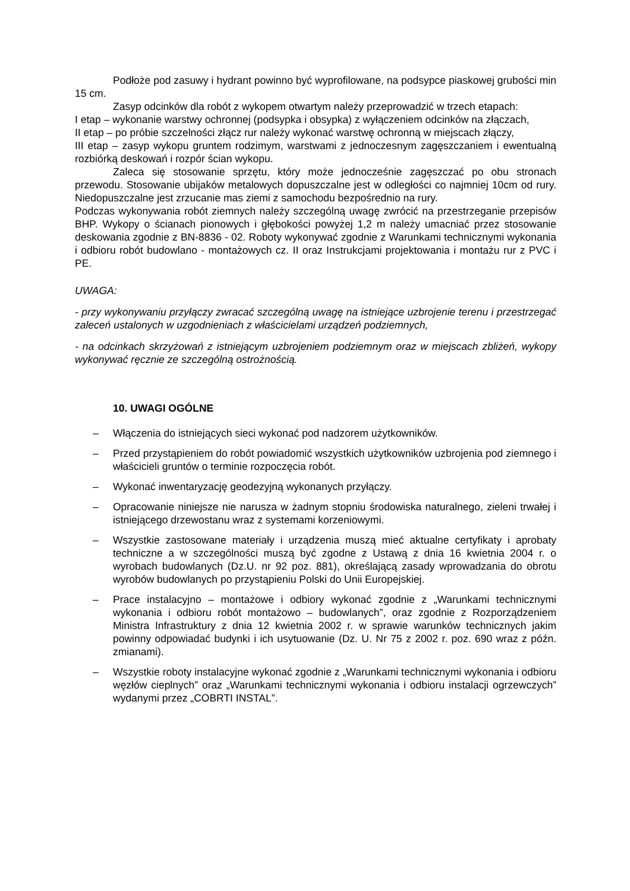Podłoże pod zasuwy i hydrant powinno być wyprofilowane, na podsypce piaskowej grubości min 15 cm.
Zasyp odcinków dla robót z wykopem otwartym należy przeprowadzić w trzech etapach:
I etap – wykonanie warstwy ochronnej (podsypka i obsypka) z wyłączeniem odcinków na złączach,
II etap – po próbie szczelności złącz rur należy wykonać warstwę ochronną w miejscach złączy,
III etap – zasyp wykopu gruntem rodzimym, warstwami z jednoczesnym zagęszczaniem i ewentualną rozbiórką deskowań i rozpór ścian wykopu.
Zaleca się stosowanie sprzętu, który może jednocześnie zagęszczać po obu stronach przewodu. Stosowanie ubijaków metalowych dopuszczalne jest w odległości co najmniej 10cm od rury. Niedopuszczalne jest zrzucanie mas ziemi z samochodu bezpośrednio na rury.
Podczas wykonywania robót ziemnych należy szczególną uwagę zwrócić na przestrzeganie przepisów BHP. Wykopy o ścianach pionowych i głębokości powyżej 1,2 m należy umacniać przez stosowanie deskowania zgodnie z BN-8836 - 02. Roboty wykonywać zgodnie z Warunkami technicznymi wykonania i odbioru robót budowlano - montażowych cz. II oraz Instrukcjami projektowania i montażu rur z PVC i PE.
UWAGA:
- przy wykonywaniu przyłączy zwracać szczególną uwagę na istniejące uzbrojenie terenu i przestrzegać zaleceń ustalonych w uzgodnieniach z właścicielami urządzeń podziemnych,
- na odcinkach skrzyżowań z istniejącym uzbrojeniem podziemnym oraz w miejscach zbliżeń, wykopy wykonywać ręcznie ze szczególną ostrożnością.
10. UWAGI OGÓLNE
– Włączenia do istniejących sieci wykonać pod nadzorem użytkowników.
– Przed przystąpieniem do robót powiadomić wszystkich użytkowników uzbrojenia pod ziemnego i właścicieli gruntów o terminie rozpoczęcia robót.
– Wykonać inwentaryzację geodezyjną wykonanych przyłączy.
– Opracowanie niniejsze nie narusza w żadnym stopniu środowiska naturalnego, zieleni trwałej i istniejącego drzewostanu wraz z systemami korzeniowymi.
– Wszystkie zastosowane materiały i urządzenia muszą mieć aktualne certyfikaty i aprobaty techniczne a w szczególności muszą być zgodne z Ustawą z dnia 16 kwietnia 2004 r. o wyrobach budowlanych (Dz.U. nr 92 poz. 881), określającą zasady wprowadzania do obrotu wyrobów budowlanych po przystąpieniu Polski do Unii Europejskiej.
– Prace instalacyjno – montażowe i odbiory wykonać zgodnie z „Warunkami technicznymi wykonania i odbioru robót montażowo – budowlanych”, oraz zgodnie z Rozporządzeniem Ministra Infrastruktury z dnia 12 kwietnia 2002 r. w sprawie warunków technicznych jakim powinny odpowiadać budynki i ich usytuowanie (Dz. U. Nr 75 z 2002 r. poz. 690 wraz z późn. zmianami).
– Wszystkie roboty instalacyjne wykonać zgodnie z „Warunkami technicznymi wykonania i odbioru węzłów cieplnych” oraz „Warunkami technicznymi wykonania i odbioru instalacji ogrzewczych” wydanymi przez „COBRTI INSTAL”.